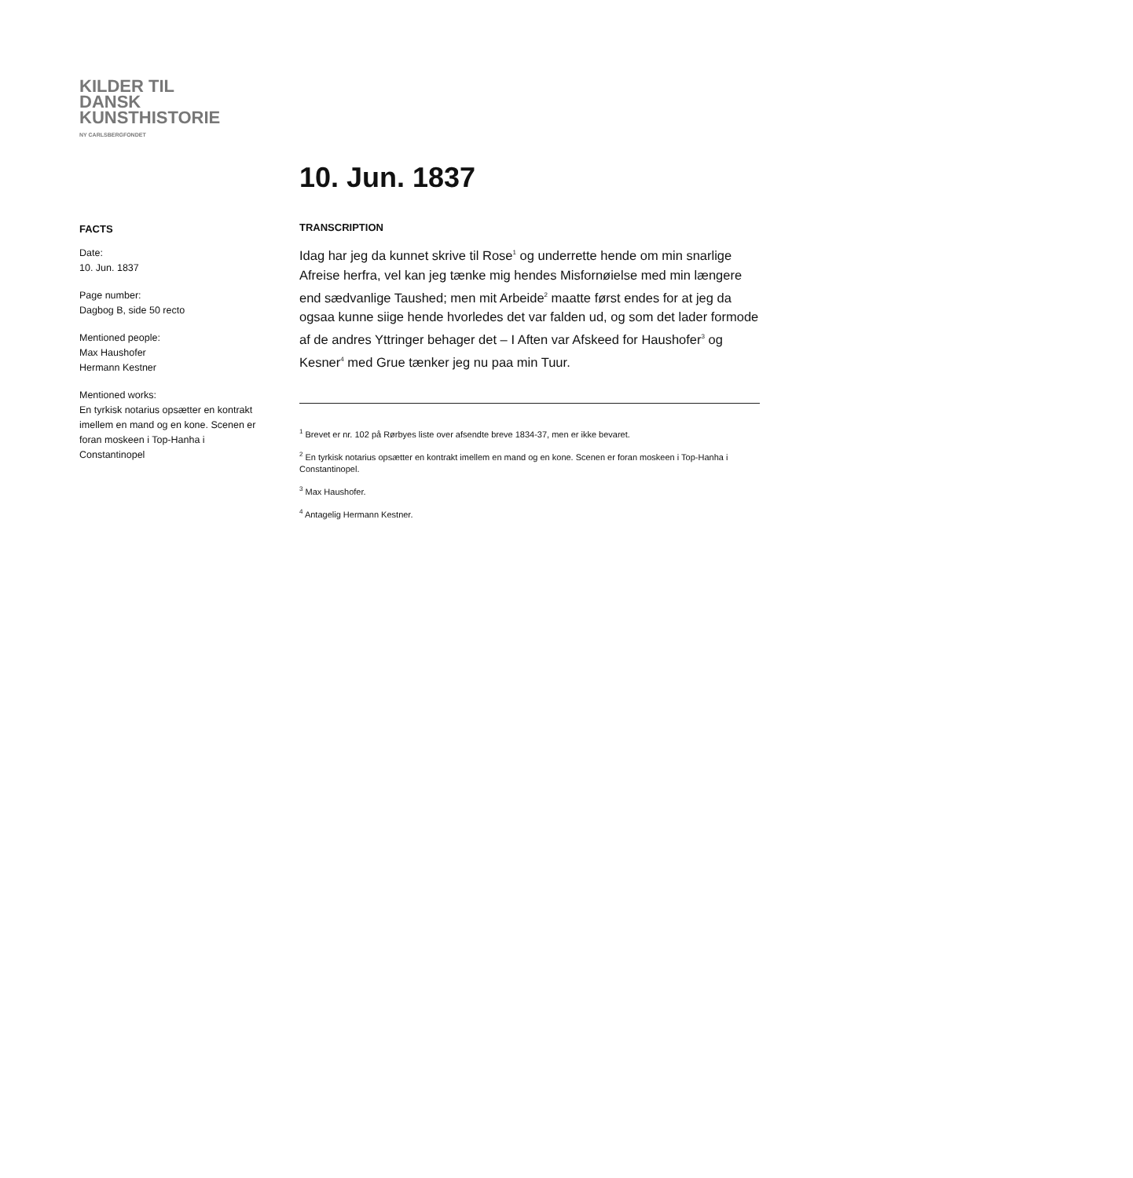KILDER TIL
DANSK
KUNSTHISTORIE
NY CARLSBERGFONDET
10. Jun. 1837
FACTS
Date:
10. Jun. 1837
Page number:
Dagbog B, side 50 recto
Mentioned people:
Max Haushofer
Hermann Kestner
Mentioned works:
En tyrkisk notarius opsætter en kontrakt imellem en mand og en kone. Scenen er foran moskeen i Top-Hanha i Constantinopel
TRANSCRIPTION
Idag har jeg da kunnet skrive til Rose<sup>1</sup> og underrette hende om min snarlige Afreise herfra, vel kan jeg tænke mig hendes Misfornøielse med min længere end sædvanlige Taushed; men mit Arbeide<sup>2</sup> maatte først endes for at jeg da ogsaa kunne siige hende hvorledes det var falden ud, og som det lader formode af de andres Yttringer behager det – I Aften var Afskeed for Haushofer<sup>3</sup> og Kesner<sup>4</sup> med Grue tænker jeg nu paa min Tuur.
<sup>1</sup> Brevet er nr. 102 på Rørbyes liste over afsendte breve 1834-37, men er ikke bevaret.
<sup>2</sup> En tyrkisk notarius opsætter en kontrakt imellem en mand og en kone. Scenen er foran moskeen i Top-Hanha i Constantinopel.
<sup>3</sup> Max Haushofer.
<sup>4</sup> Antagelig Hermann Kestner.